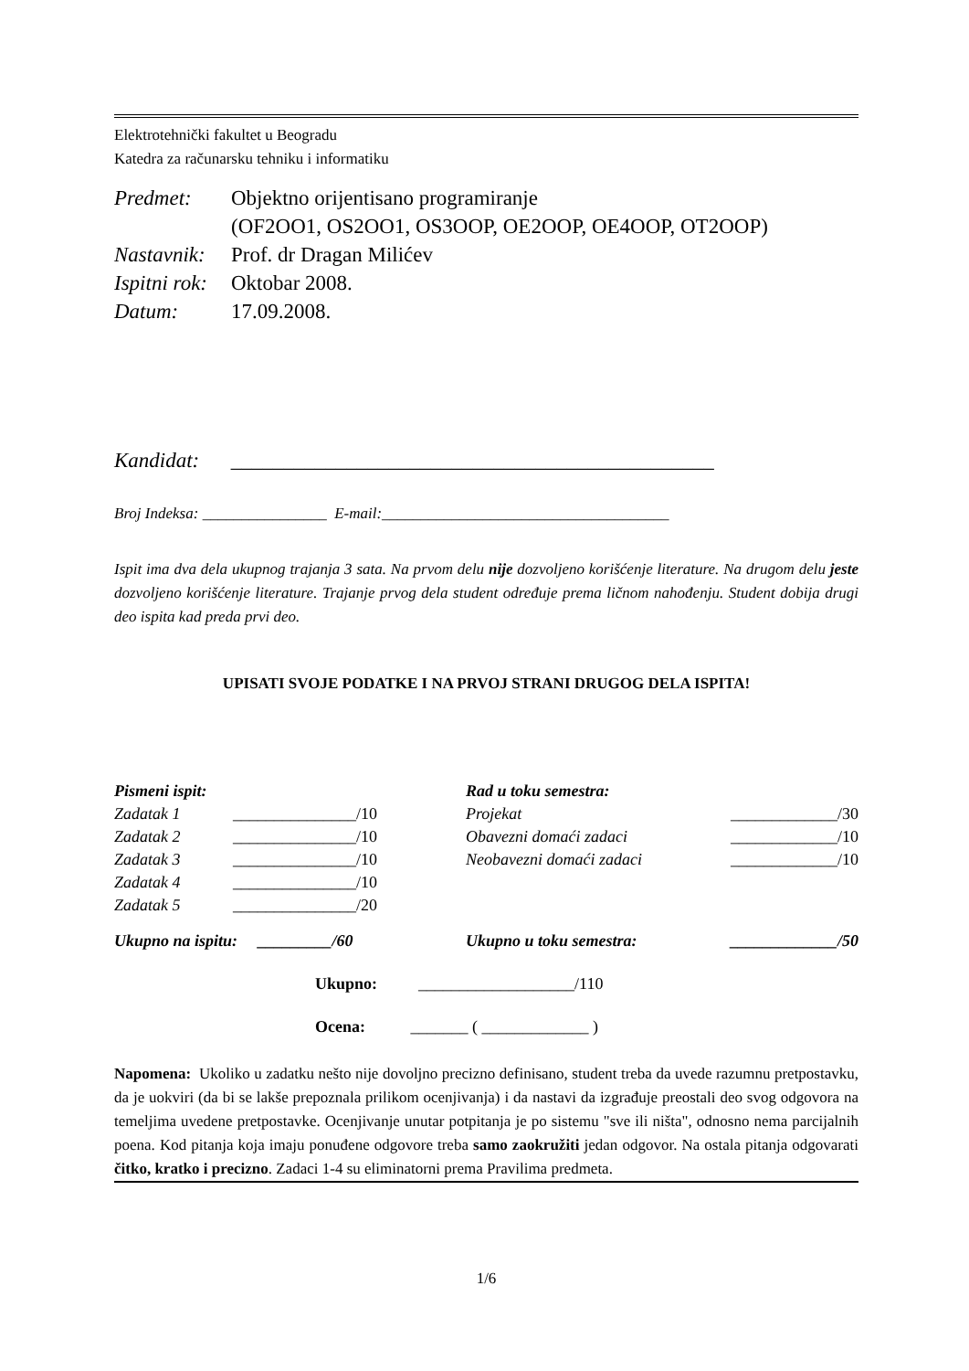Elektrotehnički fakultet u Beogradu
Katedra za računarsku tehniku i informatiku
| Predmet: | Objektno orijentisano programiranje (OF2OO1, OS2OO1, OS3OOP, OE2OOP, OE4OOP, OT2OOP) |
| Nastavnik: | Prof. dr Dragan Milićev |
| Ispitni rok: | Oktobar 2008. |
| Datum: | 17.09.2008. |
Kandidat: ______________________________________________
Broj Indeksa: ________________ E-mail:_____________________________________
Ispit ima dva dela ukupnog trajanja 3 sata. Na prvom delu nije dozvoljeno korišćenje literature. Na drugom delu jeste dozvoljeno korišćenje literature. Trajanje prvog dela student određuje prema ličnom nahođenju. Student dobija drugi deo ispita kad preda prvi deo.
UPISATI SVOJE PODATKE I NA PRVOJ STRANI DRUGOG DELA ISPITA!
| Pismeni ispit: | | Rad u toku semestra: | |
| Zadatak 1 | _______________/10 | Projekat | _____________/30 |
| Zadatak 2 | _______________/10 | Obavezni domaći zadaci | _____________/10 |
| Zadatak 3 | _______________/10 | Neobavezni domaći zadaci | _____________/10 |
| Zadatak 4 | _______________/10 | | |
| Zadatak 5 | _______________/20 | | |
| Ukupno na ispitu: _________/60 | | Ukupno u toku semestra: | _____________/50 |
Ukupno: ___________________/110
Ocena: _______ ( _____________ )
Napomena: Ukoliko u zadatku nešto nije dovoljno precizno definisano, student treba da uvede razumnu pretpostavku, da je uokviri (da bi se lakše prepoznala prilikom ocenjivanja) i da nastavi da izgrađuje preostali deo svog odgovora na temeljima uvedene pretpostavke. Ocenjivanje unutar potpitanja je po sistemu "sve ili ništa", odnosno nema parcijalnih poena. Kod pitanja koja imaju ponuđene odgovore treba samo zaokružiti jedan odgovor. Na ostala pitanja odgovarati čitko, kratko i precizno. Zadaci 1-4 su eliminatorni prema Pravilima predmeta.
1/6